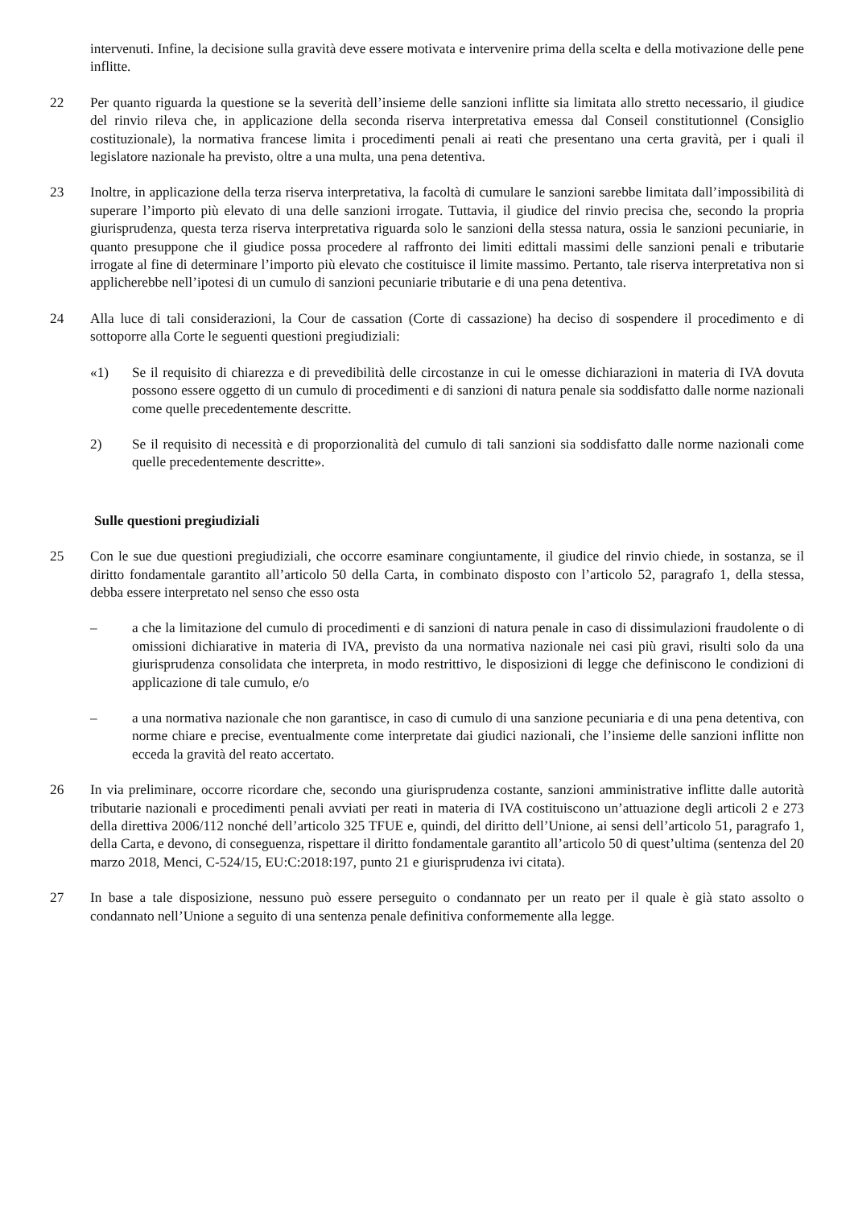intervenuti. Infine, la decisione sulla gravità deve essere motivata e intervenire prima della scelta e della motivazione delle pene inflitte.
22 Per quanto riguarda la questione se la severità dell’insieme delle sanzioni inflitte sia limitata allo stretto necessario, il giudice del rinvio rileva che, in applicazione della seconda riserva interpretativa emessa dal Conseil constitutionnel (Consiglio costituzionale), la normativa francese limita i procedimenti penali ai reati che presentano una certa gravità, per i quali il legislatore nazionale ha previsto, oltre a una multa, una pena detentiva.
23 Inoltre, in applicazione della terza riserva interpretativa, la facoltà di cumulare le sanzioni sarebbe limitata dall’impossibilità di superare l’importo più elevato di una delle sanzioni irrogate. Tuttavia, il giudice del rinvio precisa che, secondo la propria giurisprudenza, questa terza riserva interpretativa riguarda solo le sanzioni della stessa natura, ossia le sanzioni pecuniarie, in quanto presuppone che il giudice possa procedere al raffronto dei limiti edittali massimi delle sanzioni penali e tributarie irrogate al fine di determinare l’importo più elevato che costituisce il limite massimo. Pertanto, tale riserva interpretativa non si applicherebbe nell’ipotesi di un cumulo di sanzioni pecuniarie tributarie e di una pena detentiva.
24 Alla luce di tali considerazioni, la Cour de cassation (Corte di cassazione) ha deciso di sospendere il procedimento e di sottoporre alla Corte le seguenti questioni pregiudiziali:
«1) Se il requisito di chiarezza e di prevedibilità delle circostanze in cui le omesse dichiarazioni in materia di IVA dovuta possono essere oggetto di un cumulo di procedimenti e di sanzioni di natura penale sia soddisfatto dalle norme nazionali come quelle precedentemente descritte.
2) Se il requisito di necessità e di proporzionalità del cumulo di tali sanzioni sia soddisfatto dalle norme nazionali come quelle precedentemente descritte».
Sulle questioni pregiudiziali
25 Con le sue due questioni pregiudiziali, che occorre esaminare congiuntamente, il giudice del rinvio chiede, in sostanza, se il diritto fondamentale garantito all’articolo 50 della Carta, in combinato disposto con l’articolo 52, paragrafo 1, della stessa, debba essere interpretato nel senso che esso osta
– a che la limitazione del cumulo di procedimenti e di sanzioni di natura penale in caso di dissimulazioni fraudolente o di omissioni dichiarative in materia di IVA, previsto da una normativa nazionale nei casi più gravi, risulti solo da una giurisprudenza consolidata che interpreta, in modo restrittivo, le disposizioni di legge che definiscono le condizioni di applicazione di tale cumulo, e/o
– a una normativa nazionale che non garantisce, in caso di cumulo di una sanzione pecuniaria e di una pena detentiva, con norme chiare e precise, eventualmente come interpretate dai giudici nazionali, che l’insieme delle sanzioni inflitte non ecceda la gravità del reato accertato.
26 In via preliminare, occorre ricordare che, secondo una giurisprudenza costante, sanzioni amministrative inflitte dalle autorità tributarie nazionali e procedimenti penali avviati per reati in materia di IVA costituiscono un’attuazione degli articoli 2 e 273 della direttiva 2006/112 nonché dell’articolo 325 TFUE e, quindi, del diritto dell’Unione, ai sensi dell’articolo 51, paragrafo 1, della Carta, e devono, di conseguenza, rispettare il diritto fondamentale garantito all’articolo 50 di quest’ultima (sentenza del 20 marzo 2018, Menci, C‑524/15, EU:C:2018:197, punto 21 e giurisprudenza ivi citata).
27 In base a tale disposizione, nessuno può essere perseguito o condannato per un reato per il quale è già stato assolto o condannato nell’Unione a seguito di una sentenza penale definitiva conformemente alla legge.